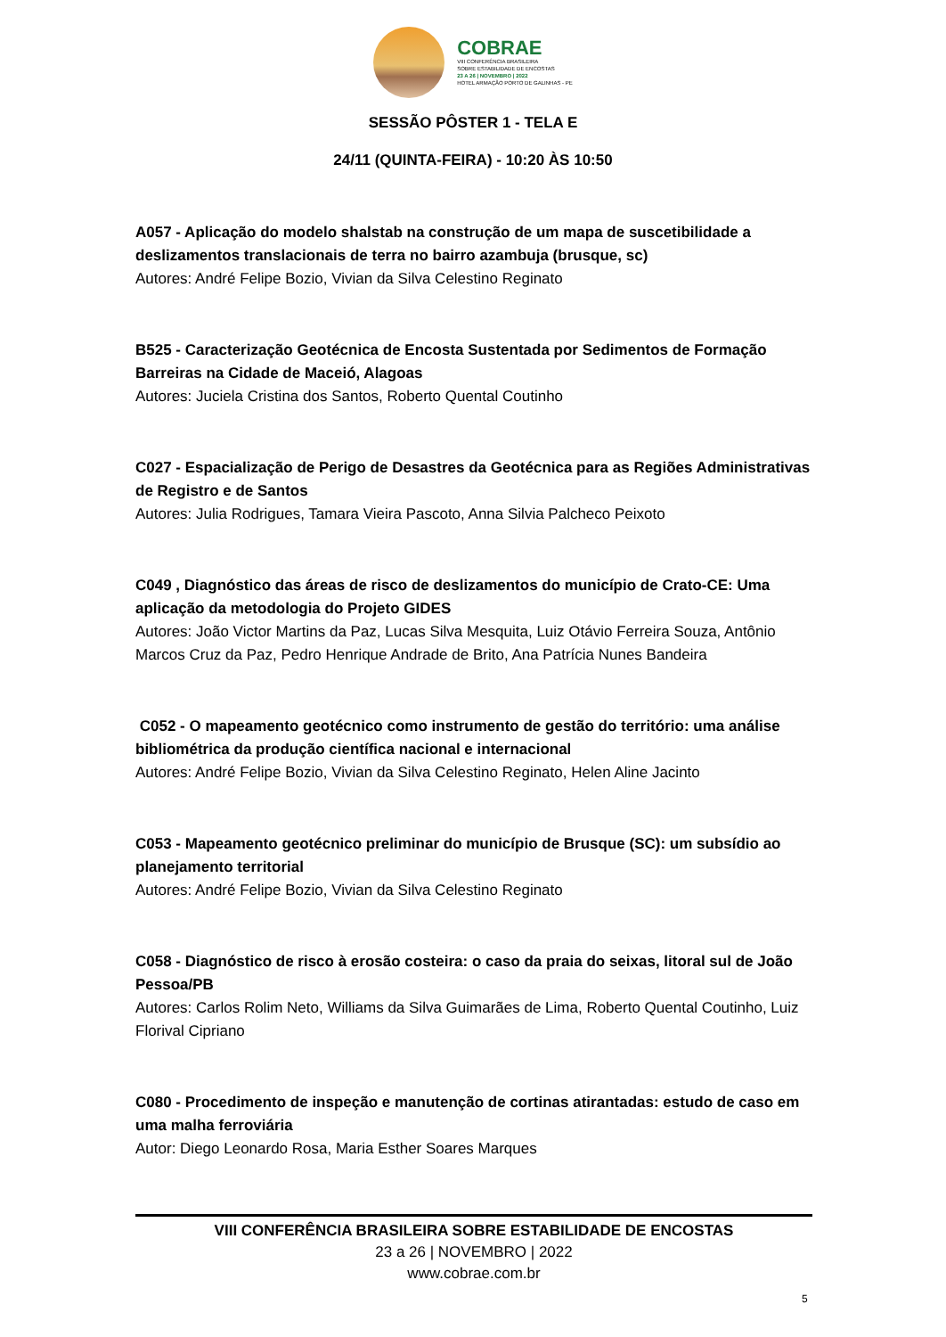COBRAE
VIII CONFERÊNCIA BRASILEIRA
SOBRE ESTABILIDADE DE ENCOSTAS
23 A 26 | NOVEMBRO | 2022
HOTEL ARMAÇÃO PORTO DE GALINHAS - PE
SESSÃO PÔSTER 1 - TELA E
24/11 (QUINTA-FEIRA) - 10:20 ÀS 10:50
A057 - Aplicação do modelo shalstab na construção de um mapa de suscetibilidade a deslizamentos translacionais de terra no bairro azambuja (brusque, sc)
Autores: André Felipe Bozio, Vivian da Silva Celestino Reginato
B525 - Caracterização Geotécnica de Encosta Sustentada por Sedimentos de Formação Barreiras na Cidade de Maceió, Alagoas
Autores: Juciela Cristina dos Santos, Roberto Quental Coutinho
C027 - Espacialização de Perigo de Desastres da Geotécnica para as Regiões Administrativas de Registro e de Santos
Autores: Julia Rodrigues, Tamara Vieira Pascoto, Anna Silvia Palcheco Peixoto
C049 , Diagnóstico das áreas de risco de deslizamentos do município de Crato-CE: Uma aplicação da metodologia do Projeto GIDES
Autores: João Victor Martins da Paz, Lucas Silva Mesquita, Luiz Otávio Ferreira Souza, Antônio Marcos Cruz da Paz, Pedro Henrique Andrade de Brito, Ana Patrícia Nunes Bandeira
C052 - O mapeamento geotécnico como instrumento de gestão do território: uma análise bibliométrica da produção científica nacional e internacional
Autores: André Felipe Bozio, Vivian da Silva Celestino Reginato, Helen Aline Jacinto
C053 - Mapeamento geotécnico preliminar do município de Brusque (SC): um subsídio ao planejamento territorial
Autores: André Felipe Bozio, Vivian da Silva Celestino Reginato
C058 - Diagnóstico de risco à erosão costeira: o caso da praia do seixas, litoral sul de João Pessoa/PB
Autores: Carlos Rolim Neto, Williams da Silva Guimarães de Lima, Roberto Quental Coutinho, Luiz Florival Cipriano
C080 - Procedimento de inspeção e manutenção de cortinas atirantadas: estudo de caso em uma malha ferroviária
Autor: Diego Leonardo Rosa, Maria Esther Soares Marques
VIII CONFERÊNCIA BRASILEIRA SOBRE ESTABILIDADE DE ENCOSTAS
23 a 26 | NOVEMBRO | 2022
www.cobrae.com.br
5